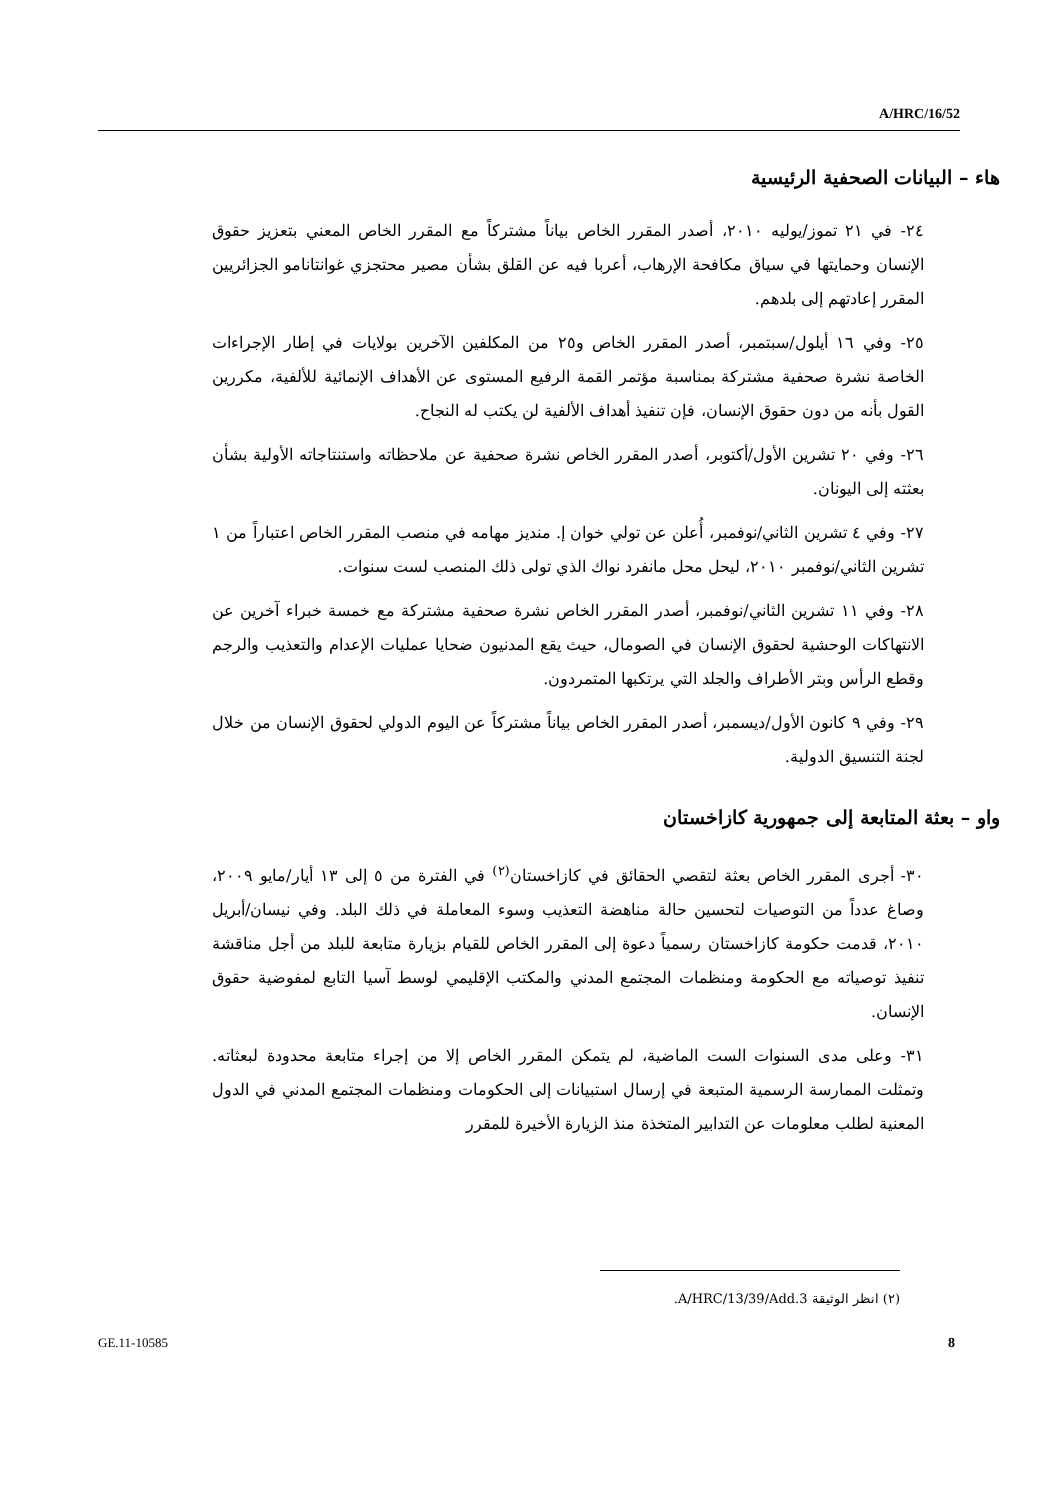A/HRC/16/52
هاء – البيانات الصحفية الرئيسية
٢٤- في ٢١ تموز/يوليه ٢٠١٠، أصدر المقرر الخاص بياناً مشتركاً مع المقرر الخاص المعني بتعزيز حقوق الإنسان وحمايتها في سياق مكافحة الإرهاب، أعربا فيه عن القلق بشأن مصير محتجزي غوانتانامو الجزائريين المقرر إعادتهم إلى بلدهم.
٢٥- وفي ١٦ أيلول/سبتمبر، أصدر المقرر الخاص و٢٥ من المكلفين الآخرين بولايات في إطار الإجراءات الخاصة نشرة صحفية مشتركة بمناسبة مؤتمر القمة الرفيع المستوى عن الأهداف الإنمائية للألفية، مكررين القول بأنه من دون حقوق الإنسان، فإن تنفيذ أهداف الألفية لن يكتب له النجاح.
٢٦- وفي ٢٠ تشرين الأول/أكتوبر، أصدر المقرر الخاص نشرة صحفية عن ملاحظاته واستنتاجاته الأولية بشأن بعثته إلى اليونان.
٢٧- وفي ٤ تشرين الثاني/نوفمبر، أُعلن عن تولي خوان إ. منديز مهامه في منصب المقرر الخاص اعتباراً من ١ تشرين الثاني/نوفمبر ٢٠١٠، ليحل محل مانفرد نواك الذي تولى ذلك المنصب لست سنوات.
٢٨- وفي ١١ تشرين الثاني/نوفمبر، أصدر المقرر الخاص نشرة صحفية مشتركة مع خمسة خبراء آخرين عن الانتهاكات الوحشية لحقوق الإنسان في الصومال، حيث يقع المدنيون ضحايا عمليات الإعدام والتعذيب والرجم وقطع الرأس وبتر الأطراف والجلد التي يرتكبها المتمردون.
٢٩- وفي ٩ كانون الأول/ديسمبر، أصدر المقرر الخاص بياناً مشتركاً عن اليوم الدولي لحقوق الإنسان من خلال لجنة التنسيق الدولية.
واو – بعثة المتابعة إلى جمهورية كازاخستان
٣٠- أجرى المقرر الخاص بعثة لتقصي الحقائق في كازاخستان<sup>(٢)</sup> في الفترة من ٥ إلى ١٣ أيار/مايو ٢٠٠٩، وصاغ عدداً من التوصيات لتحسين حالة مناهضة التعذيب وسوء المعاملة في ذلك البلد. وفي نيسان/أبريل ٢٠١٠، قدمت حكومة كازاخستان رسمياً دعوة إلى المقرر الخاص للقيام بزيارة متابعة للبلد من أجل مناقشة تنفيذ توصياته مع الحكومة ومنظمات المجتمع المدني والمكتب الإقليمي لوسط آسيا التابع لمفوضية حقوق الإنسان.
٣١- وعلى مدى السنوات الست الماضية، لم يتمكن المقرر الخاص إلا من إجراء متابعة محدودة لبعثاته. وتمثلت الممارسة الرسمية المتبعة في إرسال استبيانات إلى الحكومات ومنظمات المجتمع المدني في الدول المعنية لطلب معلومات عن التدابير المتخذة منذ الزيارة الأخيرة للمقرر
(٢) انظر الوثيقة A/HRC/13/39/Add.3.
GE.11-10585 8